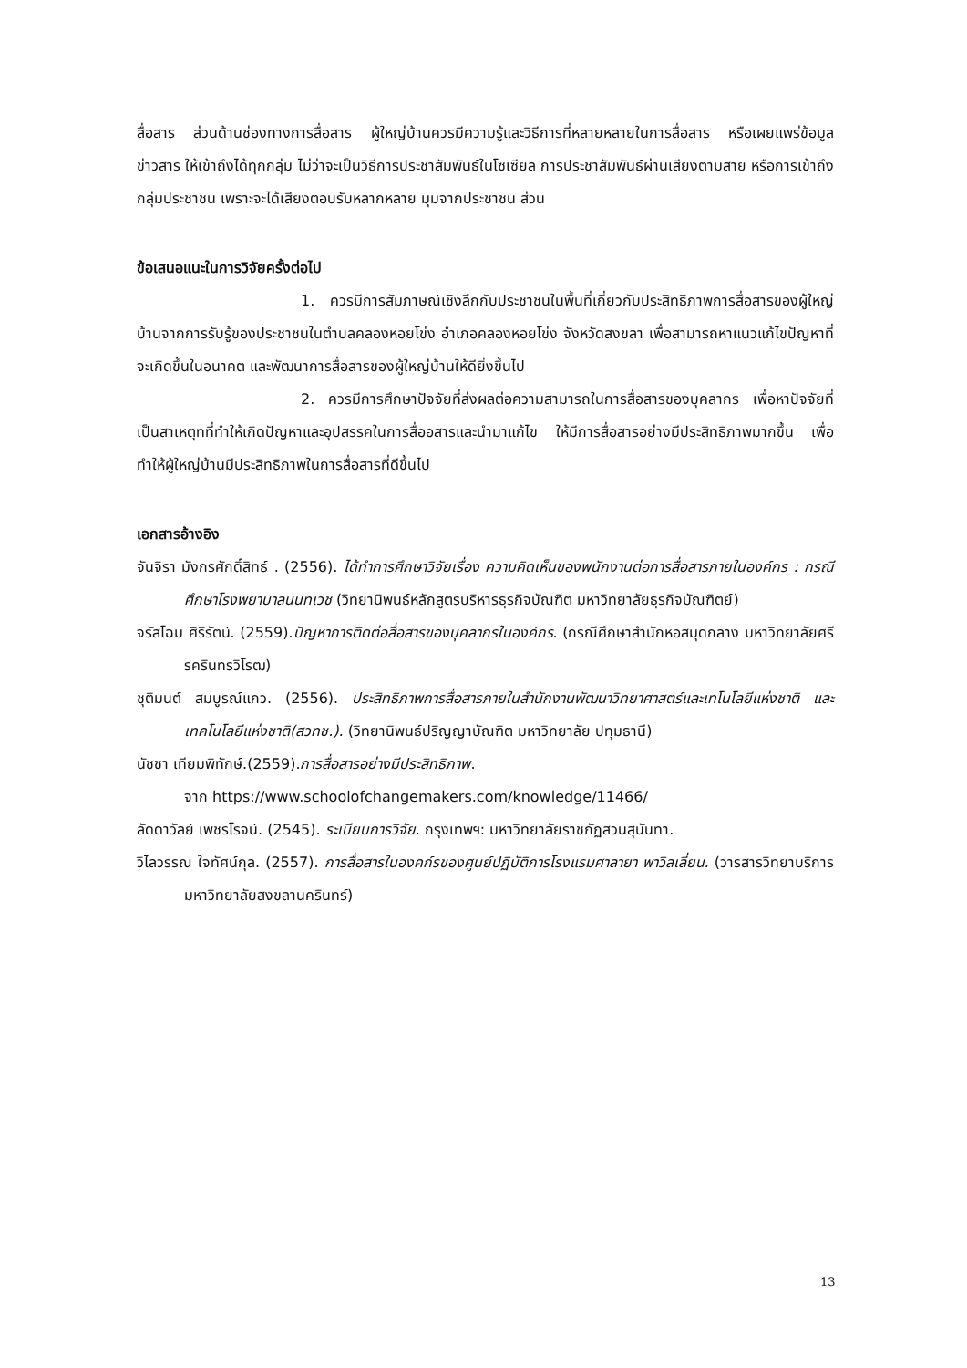สื่อสาร ส่วนด้านช่องทางการสื่อสาร ผู้ใหญ่บ้านควรมีความรู้และวิธีการที่หลายหลายในการสื่อสาร หรือเผยแพร่ข้อมูลข่าวสาร ให้เข้าถึงได้ทุกกลุ่ม ไม่ว่าจะเป็นวิธีการประชาสัมพันธ์ในโซเซียล การประชาสัมพันธ์ผ่านเสียงตามสาย หรือการเข้าถึงกลุ่มประชาชน เพราะจะได้เสียงตอบรับหลากหลาย มุมจากประชาชน ส่วน
ข้อเสนอแนะในการวิจัยครั้งต่อไป
1. ควรมีการสัมภาษณ์เชิงลึกกับประชาชนในพื้นที่เกี่ยวกับประสิทธิภาพการสื่อสารของผู้ใหญ่บ้านจากการรับรู้ของประชาชนในตำบลคลองหอยโข่ง อำเภอคลองหอยโข่ง จังหวัดสงขลา เพื่อสามารถหาแนวแก้ไขปัญหาที่จะเกิดขึ้นในอนาคต และพัฒนาการสื่อสารของผู้ใหญ่บ้านให้ดียิ่งขึ้นไป
2. ควรมีการศึกษาปัจจัยที่ส่งผลต่อความสามารถในการสื่อสารของบุคลากร เพื่อหาปัจจัยที่เป็นสาเหตุทที่ทำให้เกิดปัญหาและอุปสรรคในการสื่ออสารและนำมาแก้ไข ให้มีการสื่อสารอย่างมีประสิทธิภาพมากขึ้น เพื่อทำให้ผู้ใหญ่บ้านมีประสิทธิภาพในการสื่อสารที่ดีขึ้นไป
เอกสารอ้างอิง
จันจิรา มังกรศักดิ์สิทธ์ . (2556). ได้ทำการศึกษาวิจัยเรื่อง ความคิดเห็นของพนักงานต่อการสื่อสารภายในองค์กร : กรณีศึกษาโรงพยาบาลนนทเวช (วิทยานิพนธ์หลักสูตรบริหารธุรกิจบัณฑิต มหาวิทยาลัยธุรกิจบัณฑิตย์)
จรัสโฉม ศิริรัตน์. (2559).ปัญหาการติดต่อสื่อสารของบุคลากรในองค์กร. (กรณีศึกษาสำนักหอสมุดกลาง มหาวิทยาลัยศรีรครินทรวิโรฒ)
ชุติมนต์ สมบูรณ์แกว. (2556). ประสิทธิภาพการสื่อสารภายในสำนักงานพัฒนาวิทยาศาสตร์และเทโนโลยีแห่งชาติ และ เทคโนโลยีแห่งชาติ(สวทช.). (วิทยานิพนธ์ปริญญาบัณฑิต มหาวิทยาลัย ปทุมธานี)
นัชชา เทียมพิทักษ์.(2559).การสื่อสารอย่างมีประสิทธิภาพ.
จาก https://www.schoolofchangemakers.com/knowledge/11466/
ลัดดาวัลย์ เพชรโรจน์. (2545). ระเบียบการวิจัย. กรุงเทพฯ: มหาวิทยาลัยราชภัฏสวนสุนันทา.
วิไลวรรณ ใจทัศน์กุล. (2557). การสื่อสารในองคก์รของศูนย์ปฏิบัติการโรงแรมศาลายา พาวิลเลี่ยน. (วารสารวิทยาบริการมหาวิทยาลัยสงขลานครินทร์)
13